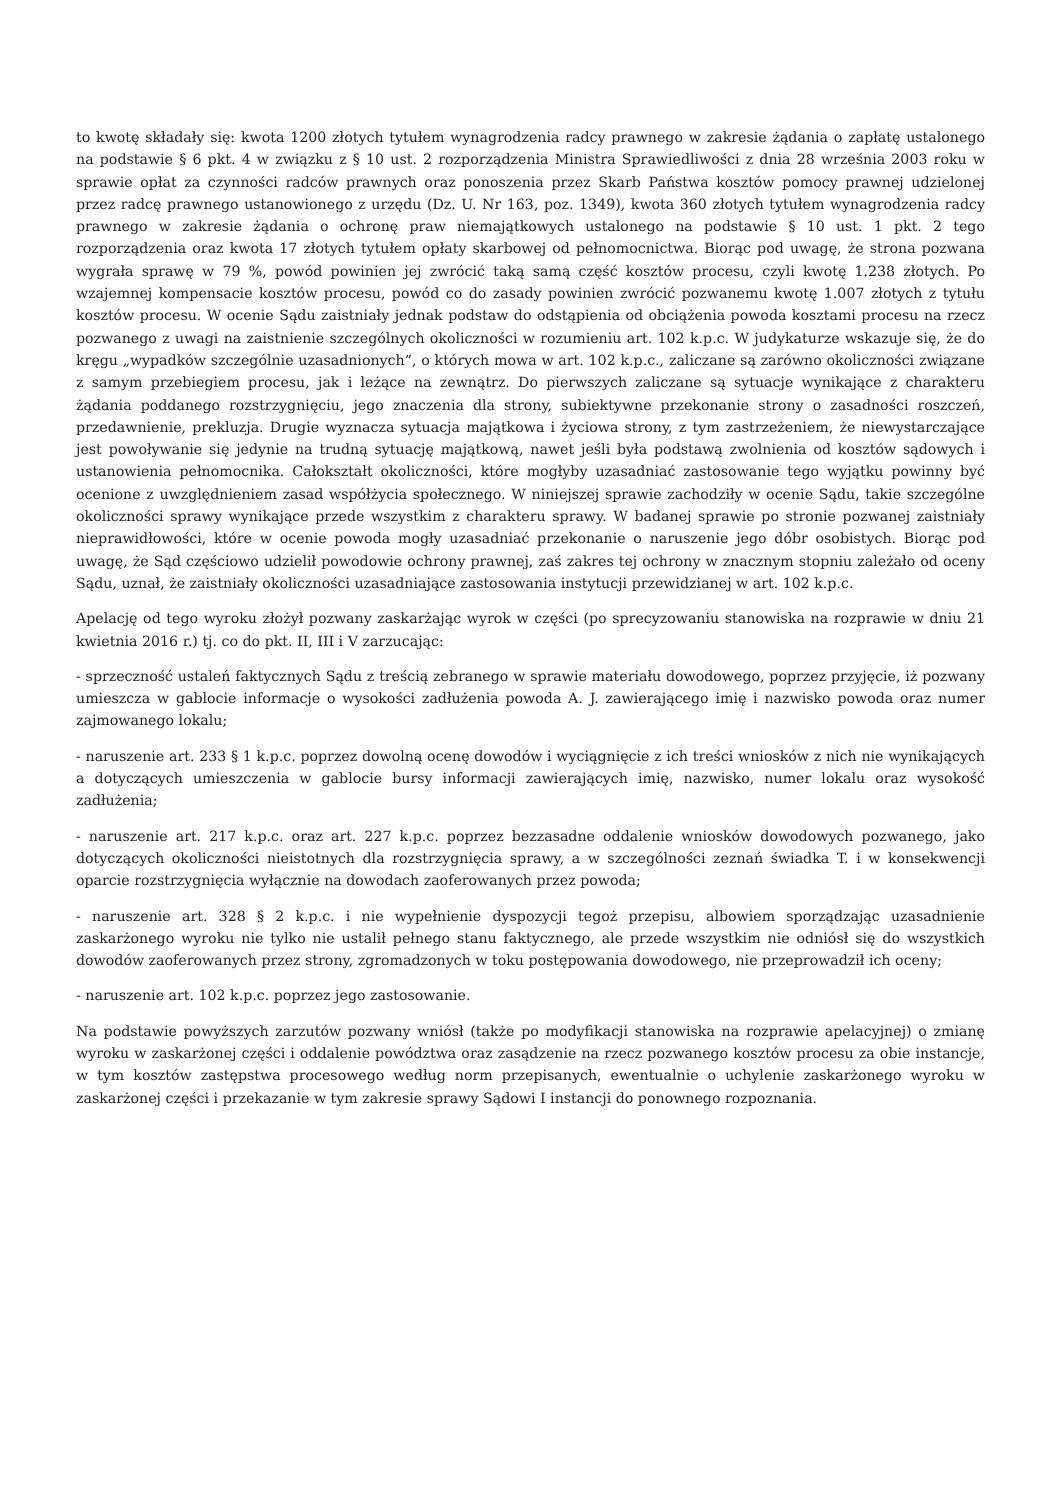to kwotę składały się: kwota 1200 złotych tytułem wynagrodzenia radcy prawnego w zakresie żądania o zapłatę ustalonego na podstawie § 6 pkt. 4 w związku z § 10 ust. 2 rozporządzenia Ministra Sprawiedliwości z dnia 28 września 2003 roku w sprawie opłat za czynności radców prawnych oraz ponoszenia przez Skarb Państwa kosztów pomocy prawnej udzielonej przez radcę prawnego ustanowionego z urzędu (Dz. U. Nr 163, poz. 1349), kwota 360 złotych tytułem wynagrodzenia radcy prawnego w zakresie żądania o ochronę praw niemajątkowych ustalonego na podstawie § 10 ust. 1 pkt. 2 tego rozporządzenia oraz kwota 17 złotych tytułem opłaty skarbowej od pełnomocnictwa. Biorąc pod uwagę, że strona pozwana wygrała sprawę w 79 %, powód powinien jej zwrócić taką samą część kosztów procesu, czyli kwotę 1.238 złotych. Po wzajemnej kompensacie kosztów procesu, powód co do zasady powinien zwrócić pozwanemu kwotę 1.007 złotych z tytułu kosztów procesu. W ocenie Sądu zaistniały jednak podstaw do odstąpienia od obciążenia powoda kosztami procesu na rzecz pozwanego z uwagi na zaistnienie szczególnych okoliczności w rozumieniu art. 102 k.p.c. W judykaturze wskazuje się, że do kręgu „wypadków szczególnie uzasadnionych”, o których mowa w art. 102 k.p.c., zaliczane są zarówno okoliczności związane z samym przebiegiem procesu, jak i leżące na zewnątrz. Do pierwszych zaliczane są sytuacje wynikające z charakteru żądania poddanego rozstrzygnięciu, jego znaczenia dla strony, subiektywne przekonanie strony o zasadności roszczeń, przedawnienie, prekluzja. Drugie wyznacza sytuacja majątkowa i życiowa strony, z tym zastrzeżeniem, że niewystarczające jest powoływanie się jedynie na trudną sytuację majątkową, nawet jeśli była podstawą zwolnienia od kosztów sądowych i ustanowienia pełnomocnika. Całokształt okoliczności, które mogłyby uzasadniać zastosowanie tego wyjątku powinny być ocenione z uwzględnieniem zasad współżycia społecznego. W niniejszej sprawie zachodziły w ocenie Sądu, takie szczególne okoliczności sprawy wynikające przede wszystkim z charakteru sprawy. W badanej sprawie po stronie pozwanej zaistniały nieprawidłowości, które w ocenie powoda mogły uzasadniać przekonanie o naruszenie jego dóbr osobistych. Biorąc pod uwagę, że Sąd częściowo udzielił powodowie ochrony prawnej, zaś zakres tej ochrony w znacznym stopniu zależało od oceny Sądu, uznał, że zaistniały okoliczności uzasadniające zastosowania instytucji przewidzianej w art. 102 k.p.c.
Apelację od tego wyroku złożył pozwany zaskarżając wyrok w części (po sprecyzowaniu stanowiska na rozprawie w dniu 21 kwietnia 2016 r.) tj. co do pkt. II, III i V zarzucając:
- sprzeczność ustaleń faktycznych Sądu z treścią zebranego w sprawie materiału dowodowego, poprzez przyjęcie, iż pozwany umieszcza w gablocie informacje o wysokości zadłużenia powoda A. J. zawierającego imię i nazwisko powoda oraz numer zajmowanego lokalu;
- naruszenie art. 233 § 1 k.p.c. poprzez dowolną ocenę dowodów i wyciągnięcie z ich treści wniosków z nich nie wynikających a dotyczących umieszczenia w gablocie bursy informacji zawierających imię, nazwisko, numer lokalu oraz wysokość zadłużenia;
- naruszenie art. 217 k.p.c. oraz art. 227 k.p.c. poprzez bezzasadne oddalenie wniosków dowodowych pozwanego, jako dotyczących okoliczności nieistotnych dla rozstrzygnięcia sprawy, a w szczególności zeznań świadka T. i w konsekwencji oparcie rozstrzygnięcia wyłącznie na dowodach zaoferowanych przez powoda;
- naruszenie art. 328 § 2 k.p.c. i nie wypełnienie dyspozycji tegoż przepisu, albowiem sporządzając uzasadnienie zaskarżonego wyroku nie tylko nie ustalił pełnego stanu faktycznego, ale przede wszystkim nie odniósł się do wszystkich dowodów zaoferowanych przez strony, zgromadzonych w toku postępowania dowodowego, nie przeprowadził ich oceny;
- naruszenie art. 102 k.p.c. poprzez jego zastosowanie.
Na podstawie powyższych zarzutów pozwany wniósł (także po modyfikacji stanowiska na rozprawie apelacyjnej) o zmianę wyroku w zaskarżonej części i oddalenie powództwa oraz zasądzenie na rzecz pozwanego kosztów procesu za obie instancje, w tym kosztów zastępstwa procesowego według norm przepisanych, ewentualnie o uchylenie zaskarżonego wyroku w zaskarżonej części i przekazanie w tym zakresie sprawy Sądowi I instancji do ponownego rozpoznania.